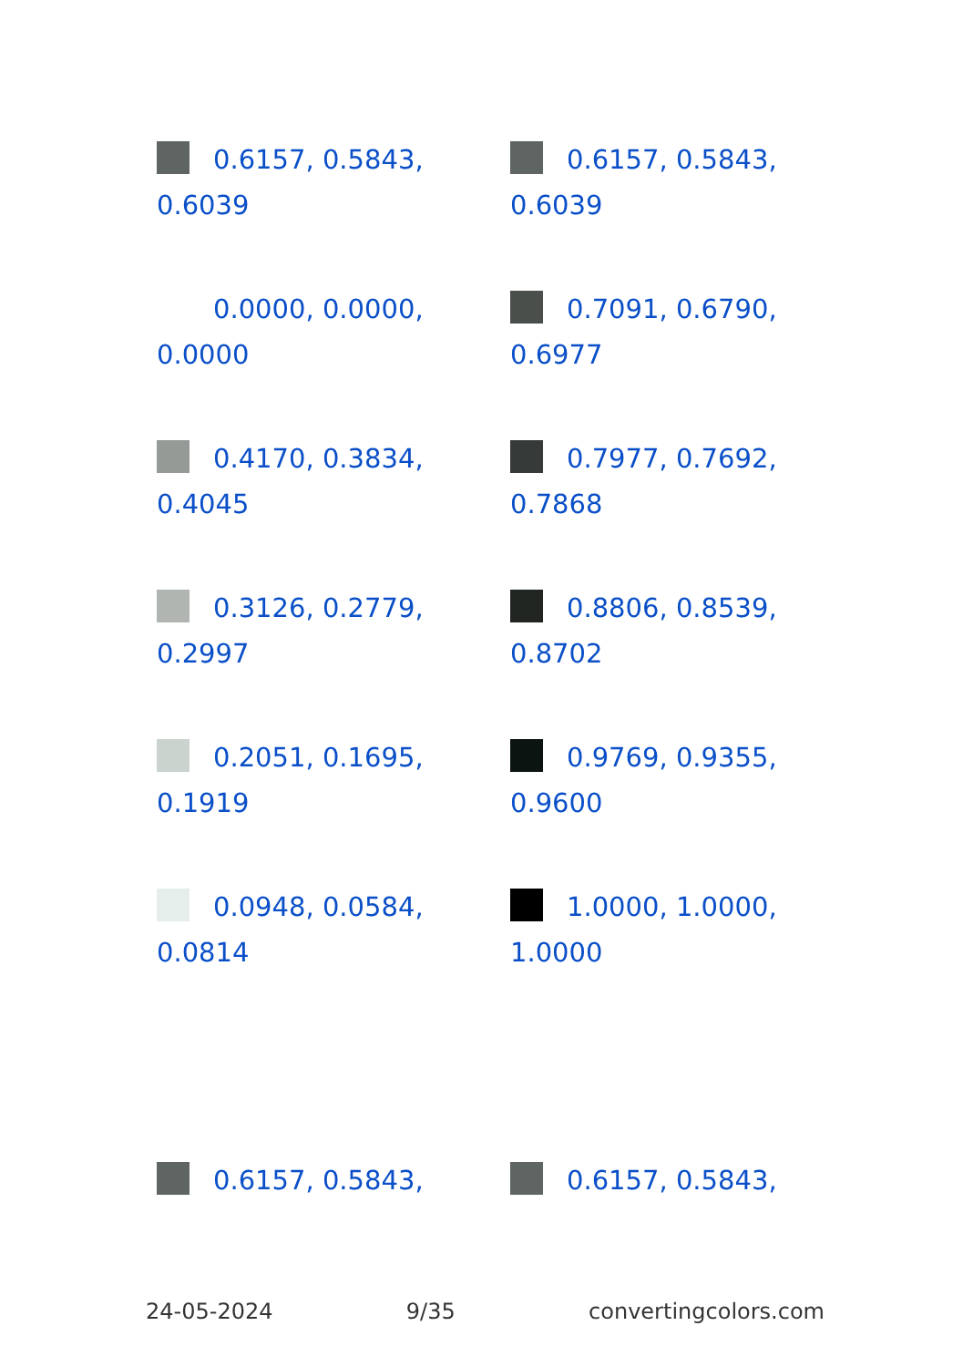0.6157, 0.5843, 0.6039
0.6157, 0.5843, 0.6039
0.0000, 0.0000, 0.0000
0.7091, 0.6790, 0.6977
0.4170, 0.3834, 0.4045
0.7977, 0.7692, 0.7868
0.3126, 0.2779, 0.2997
0.8806, 0.8539, 0.8702
0.2051, 0.1695, 0.1919
0.9769, 0.9355, 0.9600
0.0948, 0.0584, 0.0814
1.0000, 1.0000, 1.0000
0.6157, 0.5843,
0.6157, 0.5843,
24-05-2024 9/35 convertingcolors.com